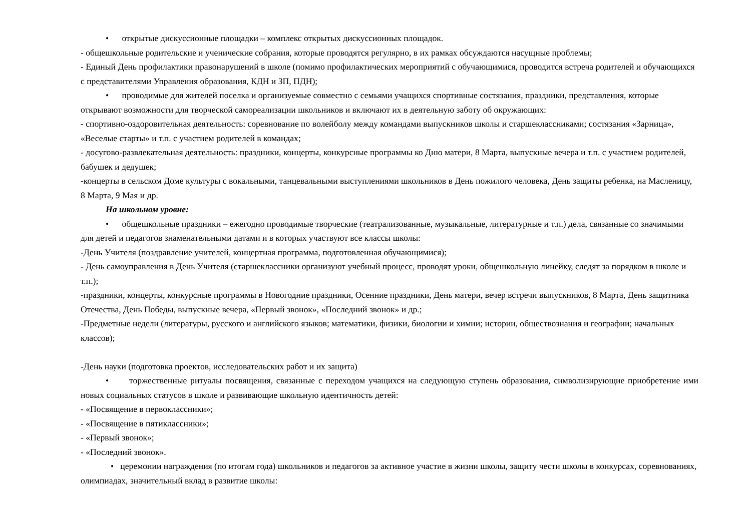• открытые дискуссионные площадки – комплекс открытых дискуссионных площадок.
- общешкольные родительские и ученические собрания, которые проводятся регулярно, в их рамках обсуждаются насущные проблемы;
- Единый День профилактики правонарушений в школе (помимо профилактических мероприятий с обучающимися, проводится встреча родителей и обучающихся с представителями Управления образования, КДН и ЗП, ПДН);
• проводимые для жителей поселка и организуемые совместно с семьями учащихся спортивные состязания, праздники, представления, которые открывают возможности для творческой самореализации школьников и включают их в деятельную заботу об окружающих:
- спортивно-оздоровительная деятельность: соревнование по волейболу между командами выпускников школы и старшеклассниками; состязания «Зарница», «Веселые старты» и т.п. с участием родителей в командах;
- досугово-развлекательная деятельность: праздники, концерты, конкурсные программы ко Дню матери, 8 Марта, выпускные вечера и т.п. с участием родителей, бабушек и дедушек;
-концерты в сельском Доме культуры с вокальными, танцевальными выступлениями школьников в День пожилого человека, День защиты ребенка, на Масленицу, 8 Марта, 9 Мая и др.
На школьном уровне:
• общешкольные праздники – ежегодно проводимые творческие (театрализованные, музыкальные, литературные и т.п.) дела, связанные со значимыми для детей и педагогов знаменательными датами и в которых участвуют все классы школы:
-День Учителя (поздравление учителей, концертная программа, подготовленная обучающимися);
- День самоуправления в День Учителя (старшеклассники организуют учебный процесс, проводят уроки, общешкольную линейку, следят за порядком в школе и т.п.);
-праздники, концерты, конкурсные программы в Новогодние праздники, Осенние праздники, День матери, вечер встречи выпускников, 8 Марта, День защитника Отечества, День Победы, выпускные вечера, «Первый звонок», «Последний звонок» и др.;
-Предметные недели (литературы, русского и английского языков; математики, физики, биологии и химии; истории, обществознания и географии; начальных классов);
-День науки (подготовка проектов, исследовательских работ и их защита)
• торжественные ритуалы посвящения, связанные с переходом учащихся на следующую ступень образования, символизирующие приобретение ими новых социальных статусов в школе и развивающие школьную идентичность детей:
- «Посвящение в первоклассники»;
- «Посвящение в пятиклассники»;
- «Первый звонок»;
- «Последний звонок».
• церемонии награждения (по итогам года) школьников и педагогов за активное участие в жизни школы, защиту чести школы в конкурсах, соревнованиях, олимпиадах, значительный вклад в развитие школы: